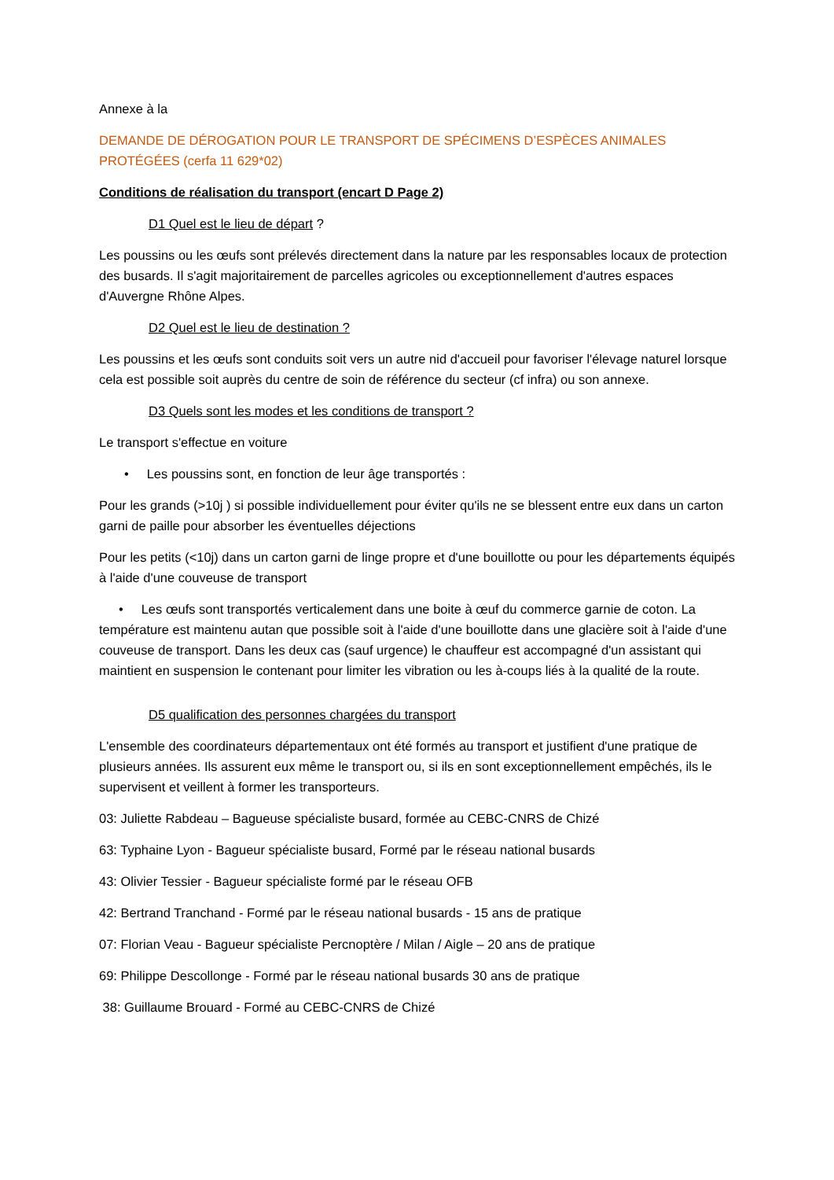Annexe à la
DEMANDE DE DÉROGATION POUR LE TRANSPORT DE SPÉCIMENS D’ESPÈCES ANIMALES PROTÉGÉES (cerfa 11 629*02)
Conditions de réalisation du transport (encart D Page 2)
D1 Quel est le lieu de départ ?
Les poussins ou les œufs sont prélevés directement dans la nature par les responsables locaux de protection des busards. Il s'agit majoritairement de parcelles agricoles ou exceptionnellement d'autres espaces d'Auvergne Rhône Alpes.
D2 Quel est le lieu de destination ?
Les poussins et les œufs sont conduits soit vers un autre nid d'accueil pour favoriser l'élevage naturel lorsque cela est possible soit auprès du centre de soin de référence du secteur (cf infra) ou son annexe.
D3 Quels sont les modes et les conditions de transport ?
Le transport s'effectue en voiture
• Les poussins sont, en fonction de leur âge transportés :
Pour les grands (>10j ) si possible individuellement pour éviter qu'ils ne se blessent entre eux dans un carton garni de paille pour absorber les éventuelles déjections
Pour les petits (<10j) dans un carton garni de linge propre et d'une bouillotte ou pour les départements équipés à l'aide d'une couveuse de transport
• Les œufs sont transportés verticalement dans une boite à œuf du commerce garnie de coton. La température est maintenu autan que possible soit à l'aide d'une bouillotte dans une glacière soit à l'aide d'une couveuse de transport. Dans les deux cas (sauf urgence) le chauffeur est accompagné d'un assistant qui maintient en suspension le contenant pour limiter les vibration ou les à-coups liés à la qualité de la route.
D5 qualification des personnes chargées du transport
L'ensemble des coordinateurs départementaux ont été formés au transport et justifient d'une pratique de plusieurs années. Ils assurent eux même le transport ou, si ils en sont exceptionnellement empêchés, ils le supervisent et veillent à former les transporteurs.
03: Juliette Rabdeau – Bagueuse spécialiste busard, formée au CEBC-CNRS de Chizé
63: Typhaine Lyon - Bagueur spécialiste busard, Formé par le réseau national busards
43: Olivier Tessier - Bagueur spécialiste formé par le réseau OFB
42: Bertrand Tranchand - Formé par le réseau national busards - 15 ans de pratique
07: Florian Veau - Bagueur spécialiste Percnoptère / Milan / Aigle – 20 ans de pratique
69: Philippe Descollonge - Formé par le réseau national busards 30 ans de pratique
38: Guillaume Brouard - Formé au CEBC-CNRS de Chizé